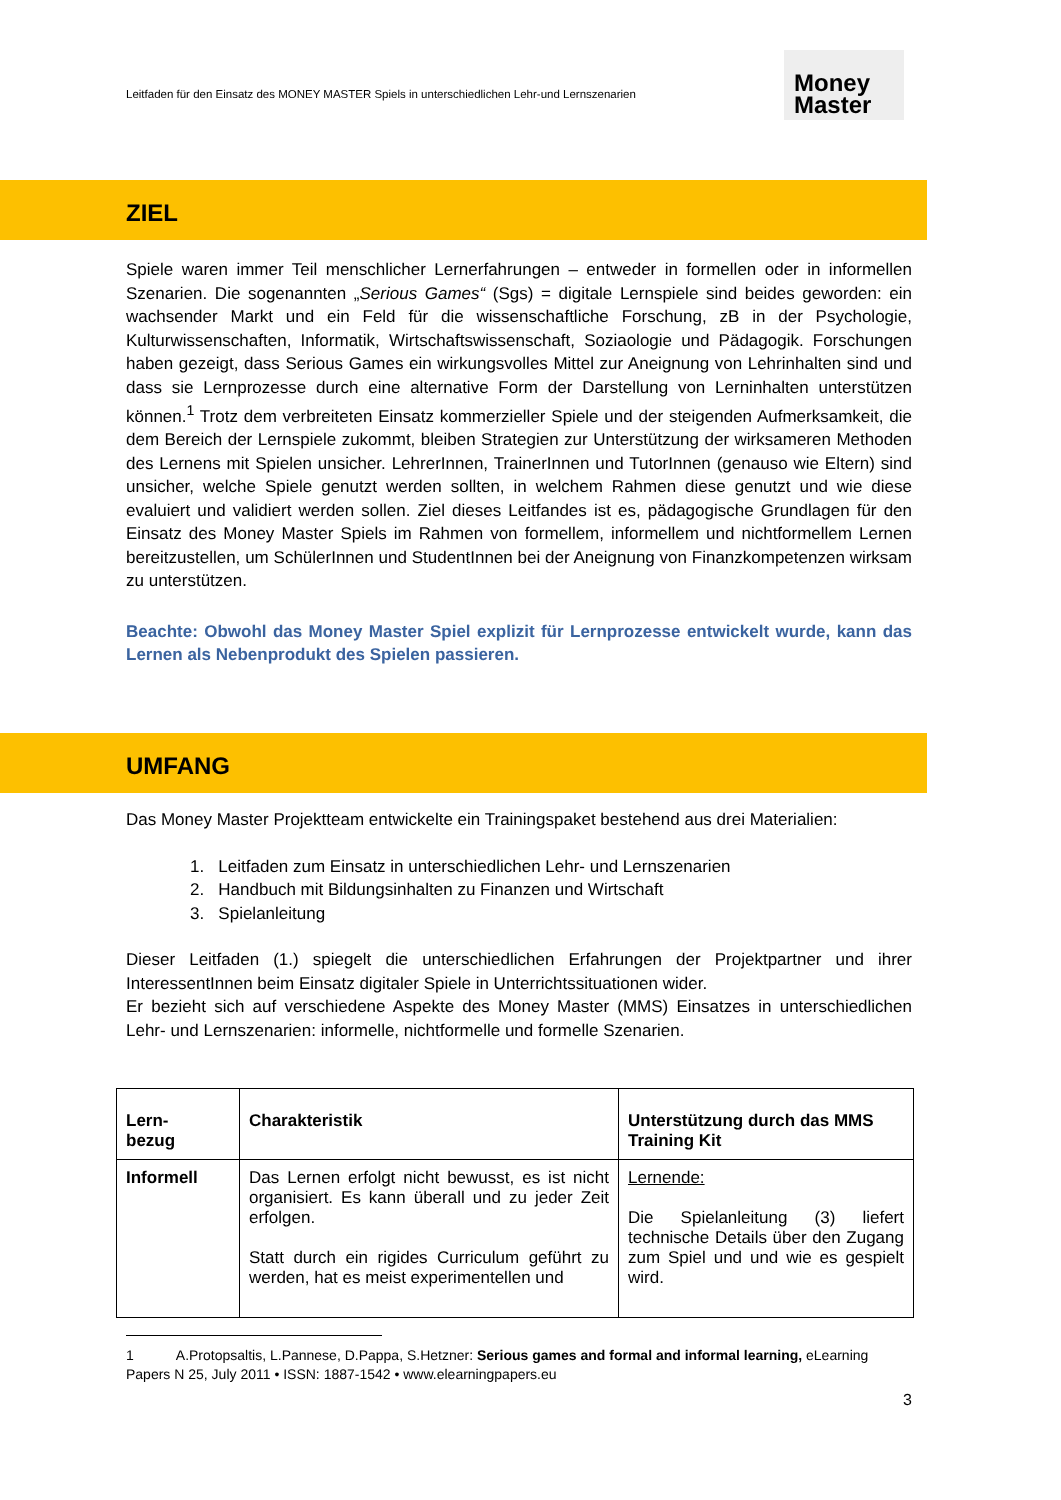Leitfaden für den Einsatz des MONEY MASTER Spiels in unterschiedlichen Lehr-und Lernszenarien
Money
Master
ZIEL
Spiele waren immer Teil menschlicher Lernerfahrungen – entweder in formellen oder in informellen Szenarien. Die sogenannten „Serious Games“ (Sgs) = digitale Lernspiele sind beides geworden: ein wachsender Markt und ein Feld für die wissenschaftliche Forschung, zB in der Psychologie, Kulturwissenschaften, Informatik, Wirtschaftswissenschaft, Soziaologie und Pädagogik. Forschungen haben gezeigt, dass Serious Games ein wirkungsvolles Mittel zur Aneignung von Lehrinhalten sind und dass sie Lernprozesse durch eine alternative Form der Darstellung von Lerninhalten unterstützen können.<sup>1</sup> Trotz dem verbreiteten Einsatz kommerzieller Spiele und der steigenden Aufmerksamkeit, die dem Bereich der Lernspiele zukommt, bleiben Strategien zur Unterstützung der wirksameren Methoden des Lernens mit Spielen unsicher. LehrerInnen, TrainerInnen und TutorInnen (genauso wie Eltern) sind unsicher, welche Spiele genutzt werden sollten, in welchem Rahmen diese genutzt und wie diese evaluiert und validiert werden sollen. Ziel dieses Leitfandes ist es, pädagogische Grundlagen für den Einsatz des Money Master Spiels im Rahmen von formellem, informellem und nichtformellem Lernen bereitzustellen, um SchülerInnen und StudentInnen bei der Aneignung von Finanzkompetenzen wirksam zu unterstützen.
Beachte: Obwohl das Money Master Spiel explizit für Lernprozesse entwickelt wurde, kann das Lernen als Nebenprodukt des Spielen passieren.
UMFANG
Das Money Master Projektteam entwickelte ein Trainingspaket bestehend aus drei Materialien:
1. Leitfaden zum Einsatz in unterschiedlichen Lehr- und Lernszenarien
2. Handbuch mit Bildungsinhalten zu Finanzen und Wirtschaft
3. Spielanleitung
Dieser Leitfaden (1.) spiegelt die unterschiedlichen Erfahrungen der Projektpartner und ihrer InteressentInnen beim Einsatz digitaler Spiele in Unterrichtssituationen wider.
Er bezieht sich auf verschiedene Aspekte des Money Master (MMS) Einsatzes in unterschiedlichen Lehr- und Lernszenarien: informelle, nichtformelle und formelle Szenarien.
| Lern- bezug | Charakteristik | Unterstützung durch das MMS Training Kit |
| --- | --- | --- |
| Informell | Das Lernen erfolgt nicht bewusst, es ist nicht organisiert. Es kann überall und zu jeder Zeit erfolgen. Statt durch ein rigides Curriculum geführt zu werden, hat es meist experimentellen und | Lernende: Die Spielanleitung (3) liefert technische Details über den Zugang zum Spiel und und wie es gespielt wird. |
1 A.Protopsaltis, L.Pannese, D.Pappa, S.Hetzner: Serious games and formal and informal learning, eLearning Papers N 25, July 2011 • ISSN: 1887-1542 • www.elearningpapers.eu
3